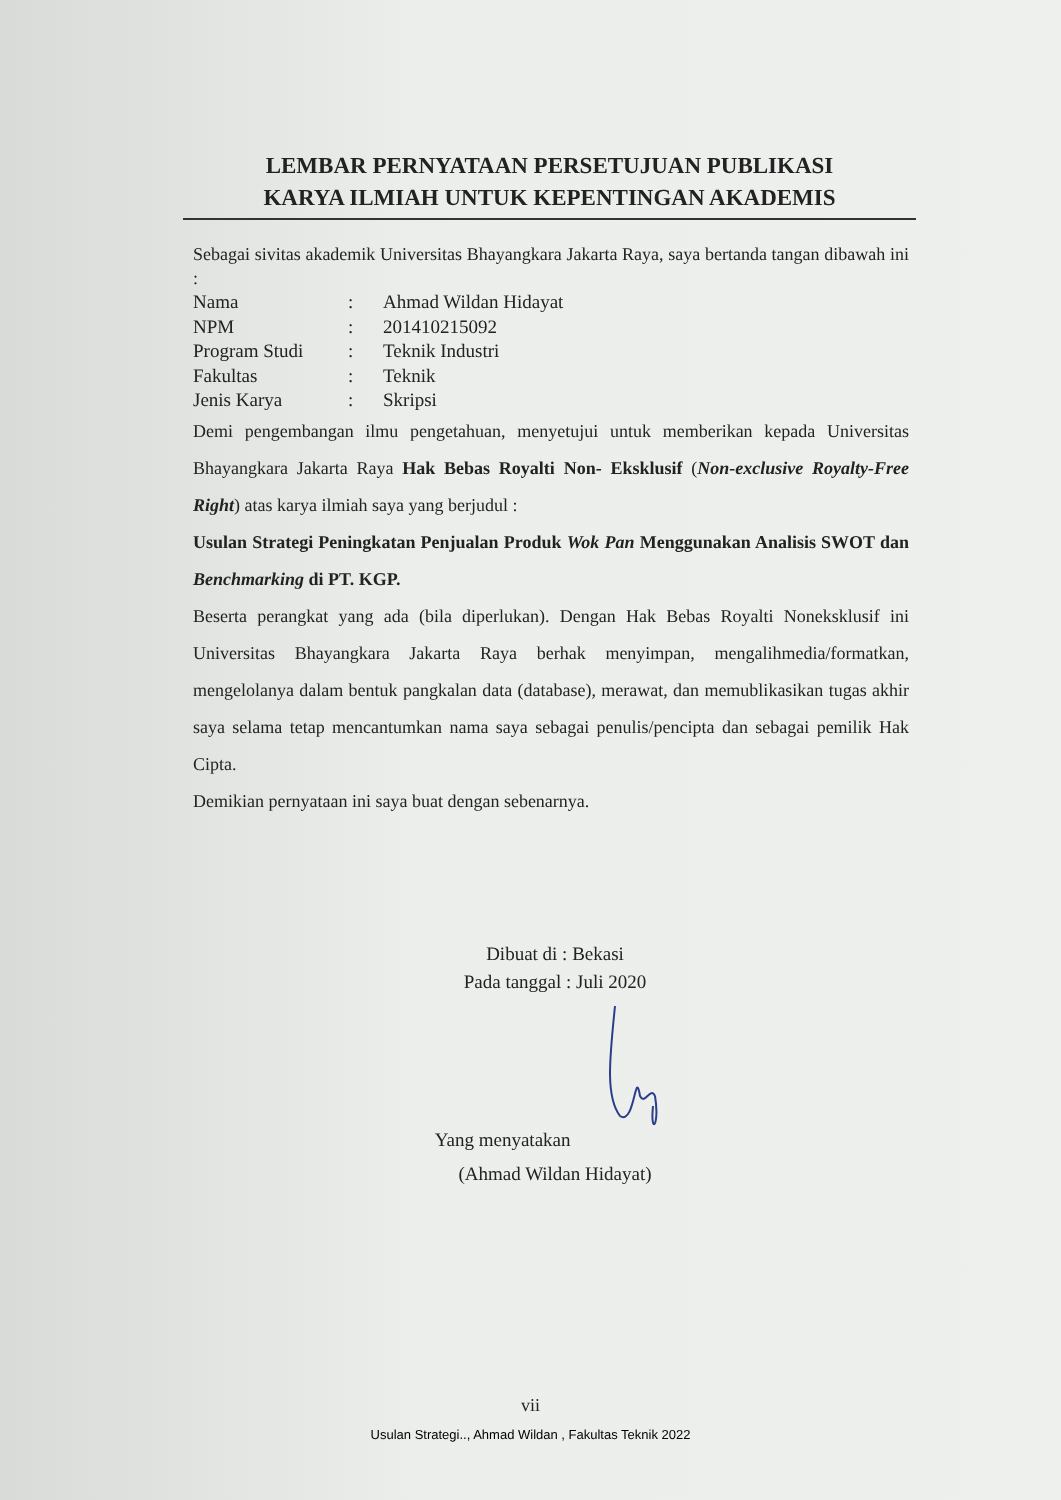LEMBAR PERNYATAAN PERSETUJUAN PUBLIKASI
KARYA ILMIAH UNTUK KEPENTINGAN AKADEMIS
Sebagai sivitas akademik Universitas Bhayangkara Jakarta Raya, saya bertanda tangan dibawah ini :
| Nama | : | Ahmad Wildan Hidayat |
| NPM | : | 201410215092 |
| Program Studi | : | Teknik Industri |
| Fakultas | : | Teknik |
| Jenis Karya | : | Skripsi |
Demi pengembangan ilmu pengetahuan, menyetujui untuk memberikan kepada Universitas Bhayangkara Jakarta Raya Hak Bebas Royalti Non- Eksklusif (Non-exclusive Royalty-Free Right) atas karya ilmiah saya yang berjudul :
Usulan Strategi Peningkatan Penjualan Produk Wok Pan Menggunakan Analisis SWOT dan Benchmarking di PT. KGP.
Beserta perangkat yang ada (bila diperlukan). Dengan Hak Bebas Royalti Noneksklusif ini Universitas Bhayangkara Jakarta Raya berhak menyimpan, mengalihmedia/formatkan, mengelolanya dalam bentuk pangkalan data (database), merawat, dan memublikasikan tugas akhir saya selama tetap mencantumkan nama saya sebagai penulis/pencipta dan sebagai pemilik Hak Cipta.
Demikian pernyataan ini saya buat dengan sebenarnya.
Dibuat di : Bekasi
Pada tanggal : Juli 2020
Yang menyatakan
(Ahmad Wildan Hidayat)
vii
Usulan Strategi.., Ahmad Wildan , Fakultas Teknik 2022